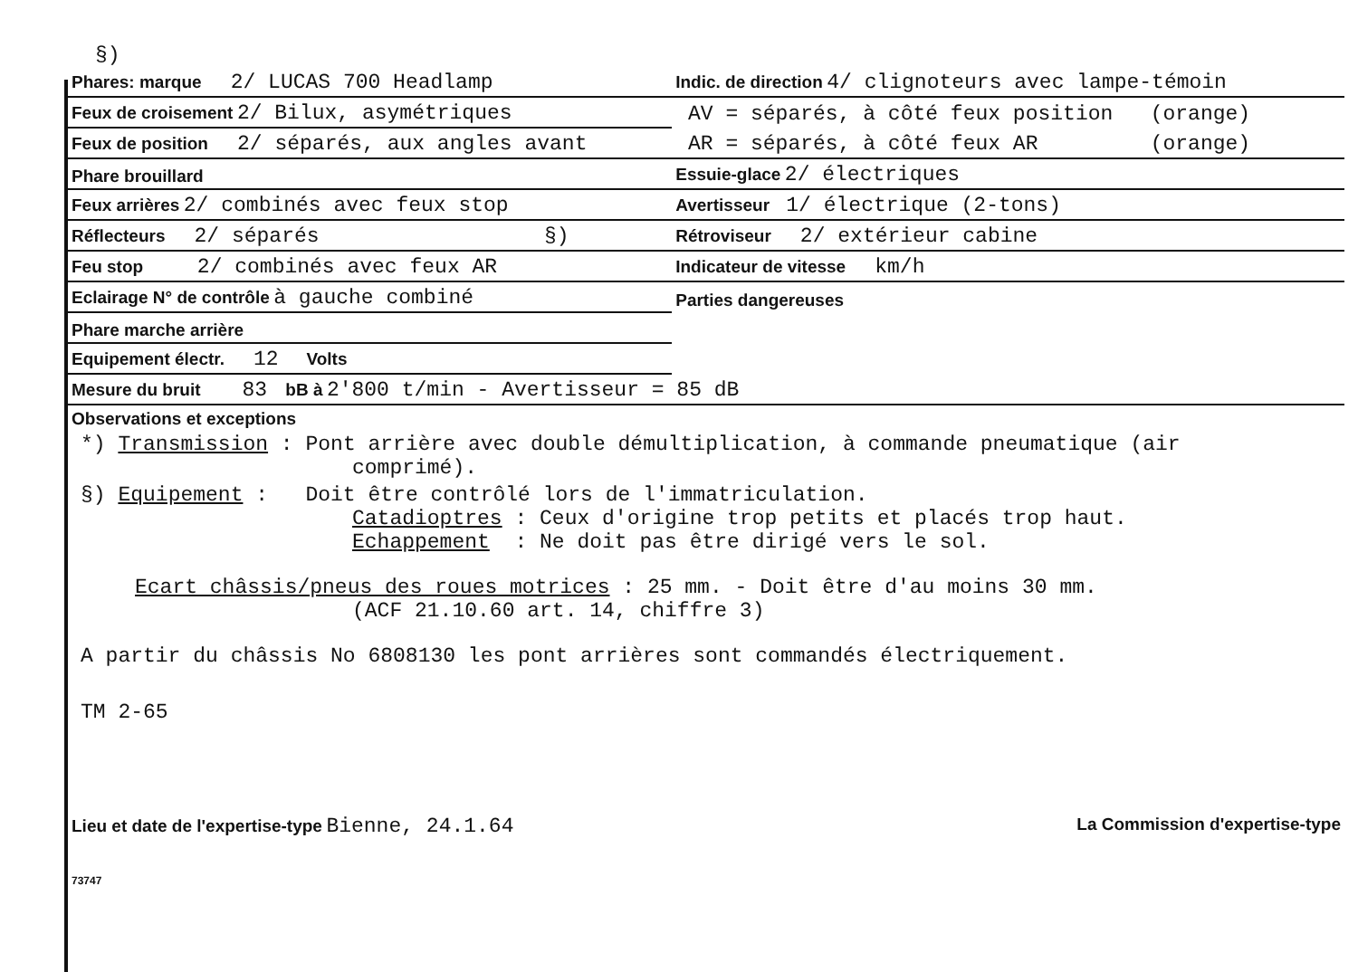§)
| Phares: marque 2/ LUCAS 700 Headlamp | Indic. de direction 4/ clignoteurs avec lampe-témoin |
| Feux de croisement 2/ Bilux, asymétriques | AV = séparés, à côté feux position (orange) |
| Feux de position 2/ séparés, aux angles avant | AR = séparés, à côté feux AR (orange) |
| Phare brouillard | Essuie-glace 2/ électriques |
| Feux arrières 2/ combinés avec feux stop | Avertisseur 1/ électrique (2-tons) |
| Réflecteurs 2/ séparés §) | Rétroviseur 2/ extérieur cabine |
| Feu stop 2/ combinés avec feux AR | Indicateur de vitesse km/h |
| Eclairage N° de contrôle à gauche combiné | Parties dangereuses |
| Phare marche arrière | |
| Equipement électr. 12 Volts | |
| Mesure du bruit 83 bB à 2'800 t/min - Avertisseur = 85 dB | |
Observations et exceptions
*) Transmission : Pont arrière avec double démultiplication, à commande pneumatique (air
comprimé).
§) Equipement : Doit être contrôlé lors de l'immatriculation.
Catadioptres : Ceux d'origine trop petits et placés trop haut.
Echappement : Ne doit pas être dirigé vers le sol.
Ecart châssis/pneus des roues motrices : 25 mm. - Doit être d'au moins 30 mm.
(ACF 21.10.60 art. 14, chiffre 3)
A partir du châssis No 6808130 les pont arrières sont commandés électriquement.
TM 2-65
Lieu et date de l'expertise-type Bienne, 24.1.64 La Commission d'expertise-type
73747